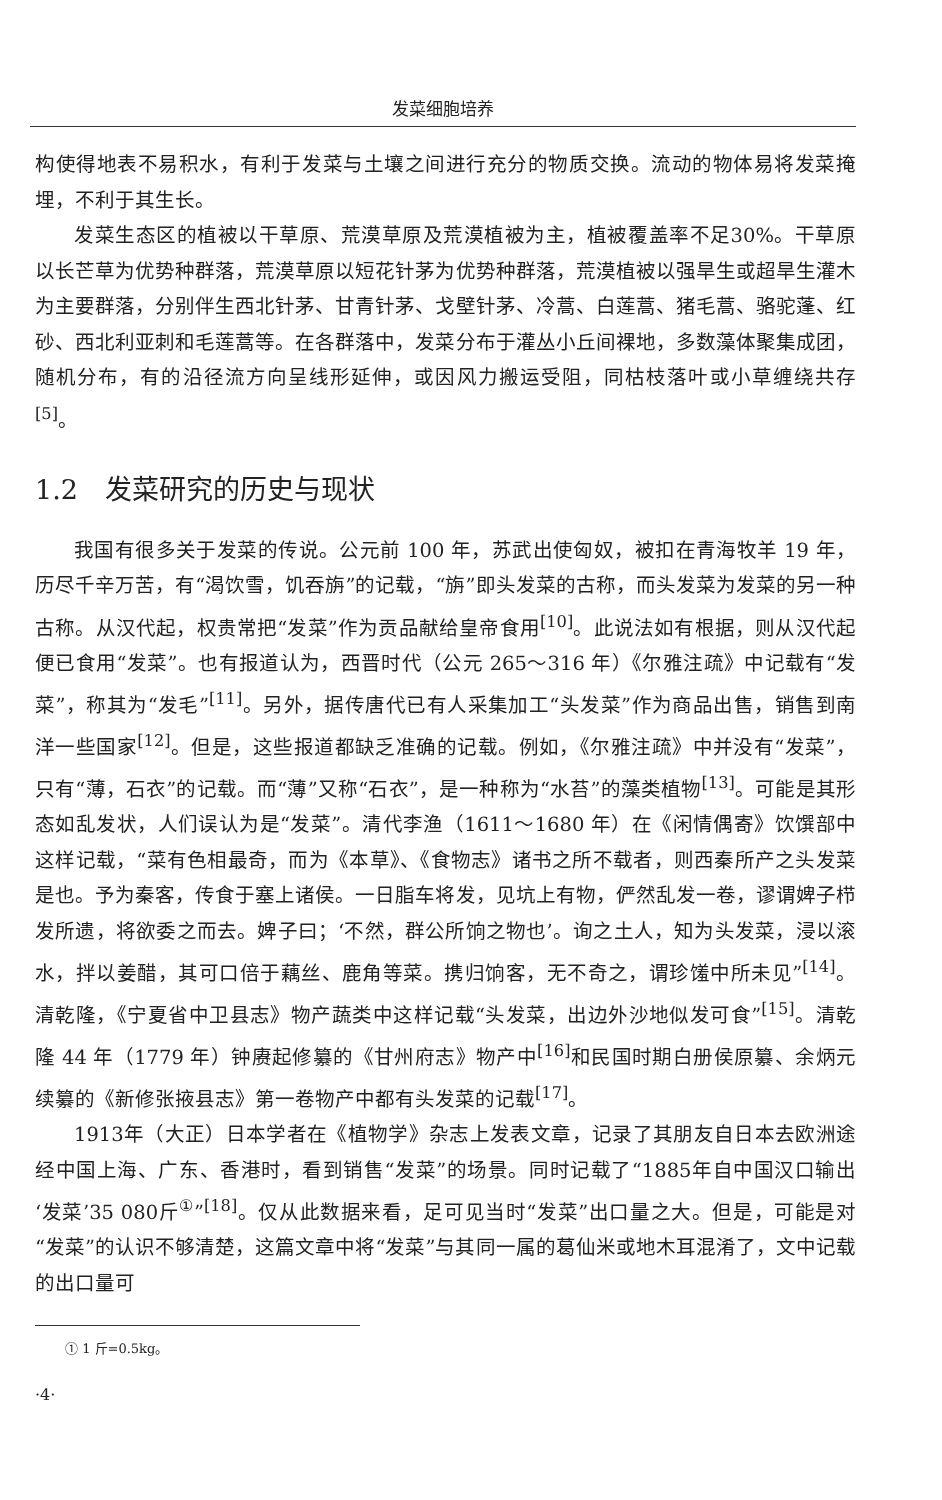发菜细胞培养
构使得地表不易积水，有利于发菜与土壤之间进行充分的物质交换。流动的物体易将发菜掩埋，不利于其生长。
发菜生态区的植被以干草原、荒漠草原及荒漠植被为主，植被覆盖率不足30%。干草原以长芒草为优势种群落，荒漠草原以短花针茅为优势种群落，荒漠植被以强旱生或超旱生灌木为主要群落，分别伴生西北针茅、甘青针茅、戈壁针茅、冷蒿、白莲蒿、猪毛蒿、骆驼蓬、红砂、西北利亚刺和毛莲蒿等。在各群落中，发菜分布于灌丛小丘间裸地，多数藻体聚集成团，随机分布，有的沿径流方向呈线形延伸，或因风力搬运受阻，同枯枝落叶或小草缠绕共存<sup>[5]</sup>。
1.2　发菜研究的历史与现状
我国有很多关于发菜的传说。公元前 100 年，苏武出使匈奴，被扣在青海牧羊 19 年，历尽千辛万苦，有“渴饮雪，饥吞旃”的记载，“旃”即头发菜的古称，而头发菜为发菜的另一种古称。从汉代起，权贵常把“发菜”作为贡品献给皇帝食用<sup>[10]</sup>。此说法如有根据，则从汉代起便已食用“发菜”。也有报道认为，西晋时代（公元 265～316 年）《尔雅注疏》中记载有“发菜”，称其为“发毛”<sup>[11]</sup>。另外，据传唐代已有人采集加工“头发菜”作为商品出售，销售到南洋一些国家<sup>[12]</sup>。但是，这些报道都缺乏准确的记载。例如，《尔雅注疏》中并没有“发菜”，只有“薄，石衣”的记载。而“薄”又称“石衣”，是一种称为“水苔”的藻类植物<sup>[13]</sup>。可能是其形态如乱发状，人们误认为是“发菜”。清代李渔（1611～1680 年）在《闲情偶寄》饮馔部中这样记载，“菜有色相最奇，而为《本草》、《食物志》诸书之所不载者，则西秦所产之头发菜是也。予为秦客，传食于塞上诸侯。一日脂车将发，见坑上有物，俨然乱发一卷，谬谓婢子栉发所遗，将欲委之而去。婢子曰；‘不然，群公所饷之物也’。询之土人，知为头发菜，浸以滚水，拌以姜醋，其可口倍于藕丝、鹿角等菜。携归饷客，无不奇之，谓珍馐中所未见”<sup>[14]</sup>。清乾隆，《宁夏省中卫县志》物产蔬类中这样记载“头发菜，出边外沙地似发可食”<sup>[15]</sup>。清乾隆 44 年（1779 年）钟赓起修纂的《甘州府志》物产中<sup>[16]</sup>和民国时期白册侯原纂、余炳元续纂的《新修张掖县志》第一卷物产中都有头发菜的记载<sup>[17]</sup>。
1913年（大正）日本学者在《植物学》杂志上发表文章，记录了其朋友自日本去欧洲途经中国上海、广东、香港时，看到销售“发菜”的场景。同时记载了“1885年自中国汉口输出‘发菜’35 080斤<sup>①</sup>”<sup>[18]</sup>。仅从此数据来看，足可见当时“发菜”出口量之大。但是，可能是对“发菜”的认识不够清楚，这篇文章中将“发菜”与其同一属的葛仙米或地木耳混淆了，文中记载的出口量可
① 1 斤=0.5kg。
·4·